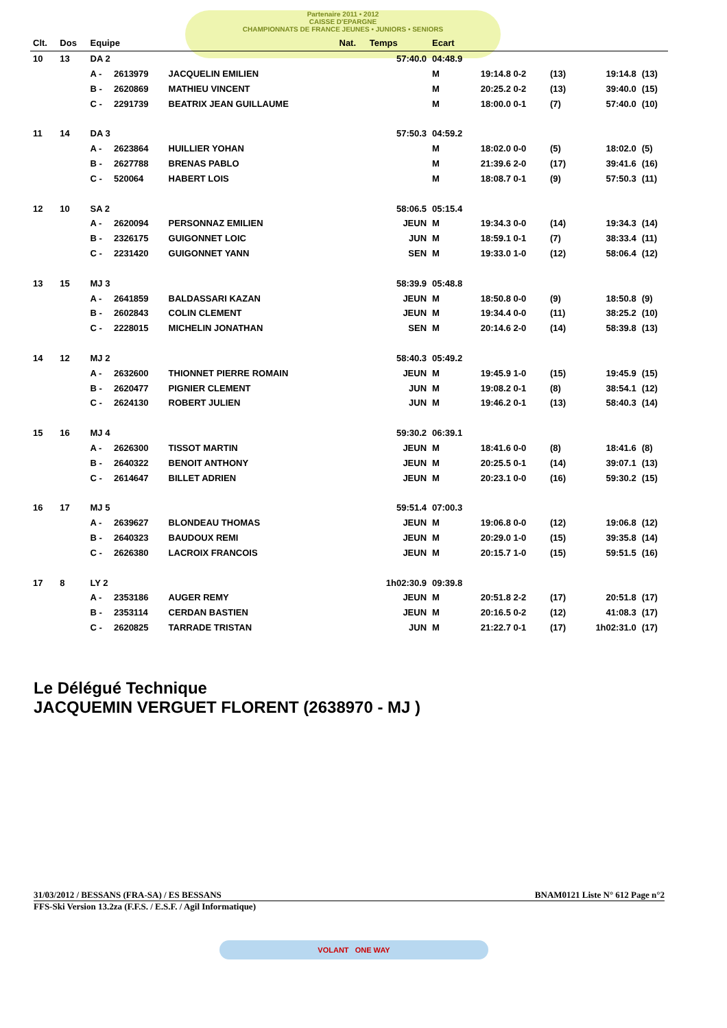Partenaire 2011 • 2012
CAISSE D'EPARGNE
CHAMPIONNATS DE FRANCE JEUNES • JUNIORS • SENIORS
| Clt. | Dos | Equipe | | | Nat. | Temps | Ecart | | | | |
| --- | --- | --- | --- | --- | --- | --- | --- | --- | --- | --- | --- |
| 10 | 13 | DA 2 | | | | 57:40.0 | 04:48.9 | | | | |
| | | A - | 2613979 | JACQUELIN EMILIEN | | | M | 19:14.8 0-2 | (13) | 19:14.8 | (13) |
| | | B - | 2620869 | MATHIEU VINCENT | | | M | 20:25.2 0-2 | (13) | 39:40.0 | (15) |
| | | C - | 2291739 | BEATRIX JEAN GUILLAUME | | | M | 18:00.0 0-1 | (7) | 57:40.0 | (10) |
| 11 | 14 | DA 3 | | | | 57:50.3 | 04:59.2 | | | | |
| | | A - | 2623864 | HUILLIER YOHAN | | | M | 18:02.0 0-0 | (5) | 18:02.0 | (5) |
| | | B - | 2627788 | BRENAS PABLO | | | M | 21:39.6 2-0 | (17) | 39:41.6 | (16) |
| | | C - | 520064 | HABERT LOIS | | | M | 18:08.7 0-1 | (9) | 57:50.3 | (11) |
| 12 | 10 | SA 2 | | | | 58:06.5 | 05:15.4 | | | | |
| | | A - | 2620094 | PERSONNAZ EMILIEN | | JEUN | M | 19:34.3 0-0 | (14) | 19:34.3 | (14) |
| | | B - | 2326175 | GUIGONNET LOIC | | JUN | M | 18:59.1 0-1 | (7) | 38:33.4 | (11) |
| | | C - | 2231420 | GUIGONNET YANN | | SEN | M | 19:33.0 1-0 | (12) | 58:06.4 | (12) |
| 13 | 15 | MJ 3 | | | | 58:39.9 | 05:48.8 | | | | |
| | | A - | 2641859 | BALDASSARI KAZAN | | JEUN | M | 18:50.8 0-0 | (9) | 18:50.8 | (9) |
| | | B - | 2602843 | COLIN CLEMENT | | JEUN | M | 19:34.4 0-0 | (11) | 38:25.2 | (10) |
| | | C - | 2228015 | MICHELIN JONATHAN | | SEN | M | 20:14.6 2-0 | (14) | 58:39.8 | (13) |
| 14 | 12 | MJ 2 | | | | 58:40.3 | 05:49.2 | | | | |
| | | A - | 2632600 | THIONNET PIERRE ROMAIN | | JEUN | M | 19:45.9 1-0 | (15) | 19:45.9 | (15) |
| | | B - | 2620477 | PIGNIER CLEMENT | | JUN | M | 19:08.2 0-1 | (8) | 38:54.1 | (12) |
| | | C - | 2624130 | ROBERT JULIEN | | JUN | M | 19:46.2 0-1 | (13) | 58:40.3 | (14) |
| 15 | 16 | MJ 4 | | | | 59:30.2 | 06:39.1 | | | | |
| | | A - | 2626300 | TISSOT MARTIN | | JEUN | M | 18:41.6 0-0 | (8) | 18:41.6 | (8) |
| | | B - | 2640322 | BENOIT ANTHONY | | JEUN | M | 20:25.5 0-1 | (14) | 39:07.1 | (13) |
| | | C - | 2614647 | BILLET ADRIEN | | JEUN | M | 20:23.1 0-0 | (16) | 59:30.2 | (15) |
| 16 | 17 | MJ 5 | | | | 59:51.4 | 07:00.3 | | | | |
| | | A - | 2639627 | BLONDEAU THOMAS | | JEUN | M | 19:06.8 0-0 | (12) | 19:06.8 | (12) |
| | | B - | 2640323 | BAUDOUX REMI | | JEUN | M | 20:29.0 1-0 | (15) | 39:35.8 | (14) |
| | | C - | 2626380 | LACROIX FRANCOIS | | JEUN | M | 20:15.7 1-0 | (15) | 59:51.5 | (16) |
| 17 | 8 | LY 2 | | | | 1h02:30.9 | 09:39.8 | | | | |
| | | A - | 2353186 | AUGER REMY | | JEUN | M | 20:51.8 2-2 | (17) | 20:51.8 | (17) |
| | | B - | 2353114 | CERDAN BASTIEN | | JEUN | M | 20:16.5 0-2 | (12) | 41:08.3 | (17) |
| | | C - | 2620825 | TARRADE TRISTAN | | JUN | M | 21:22.7 0-1 | (17) | 1h02:31.0 | (17) |
Le Délégué Technique
JACQUEMIN VERGUET FLORENT (2638970 - MJ )
31/03/2012 / BESSANS (FRA-SA) / ES BESSANS BNAM0121 Liste N° 612 Page n°2
FFS-Ski Version 13.2za (F.F.S. / E.S.F. / Agil Informatique)
VOLANT ONE WAY